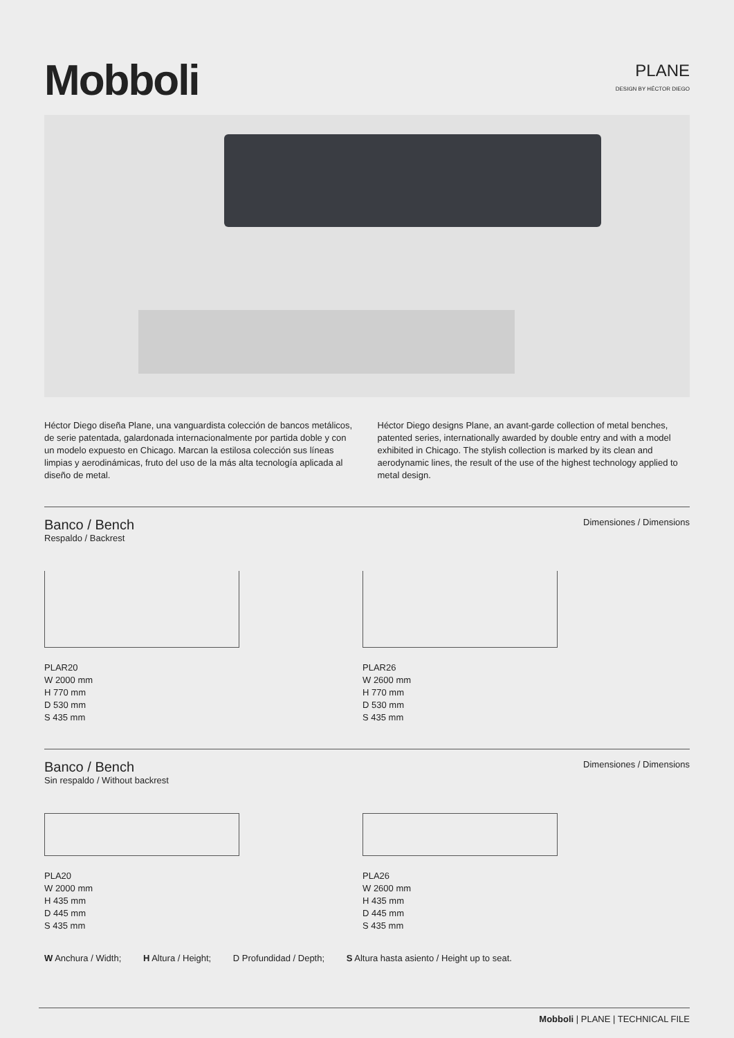Mobboli
PLANE
DESIGN BY HÉCTOR DIEGO
Héctor Diego diseña Plane, una vanguardista colección de bancos metálicos, de serie patentada, galardonada internacionalmente por partida doble y con un modelo expuesto en Chicago. Marcan la estilosa colección sus líneas limpias y aerodinámicas, fruto del uso de la más alta tecnología aplicada al diseño de metal.
Héctor Diego designs Plane, an avant-garde collection of metal benches, patented series, internationally awarded by double entry and with a model exhibited in Chicago. The stylish collection is marked by its clean and aerodynamic lines, the result of the use of the highest technology applied to metal design.
Banco / Bench
Respaldo / Backrest
Dimensiones / Dimensions
PLAR20
W 2000 mm
H 770 mm
D 530 mm
S 435 mm
PLAR26
W 2600 mm
H 770 mm
D 530 mm
S 435 mm
Banco / Bench
Sin respaldo / Without backrest
Dimensiones / Dimensions
PLA20
W 2000 mm
H 435 mm
D 445 mm
S 435 mm
PLA26
W 2600 mm
H 435 mm
D 445 mm
S 435 mm
W Anchura / Width; H Altura / Height; D Profundidad / Depth; S Altura hasta asiento / Height up to seat.
Mobboli | PLANE | TECHNICAL FILE